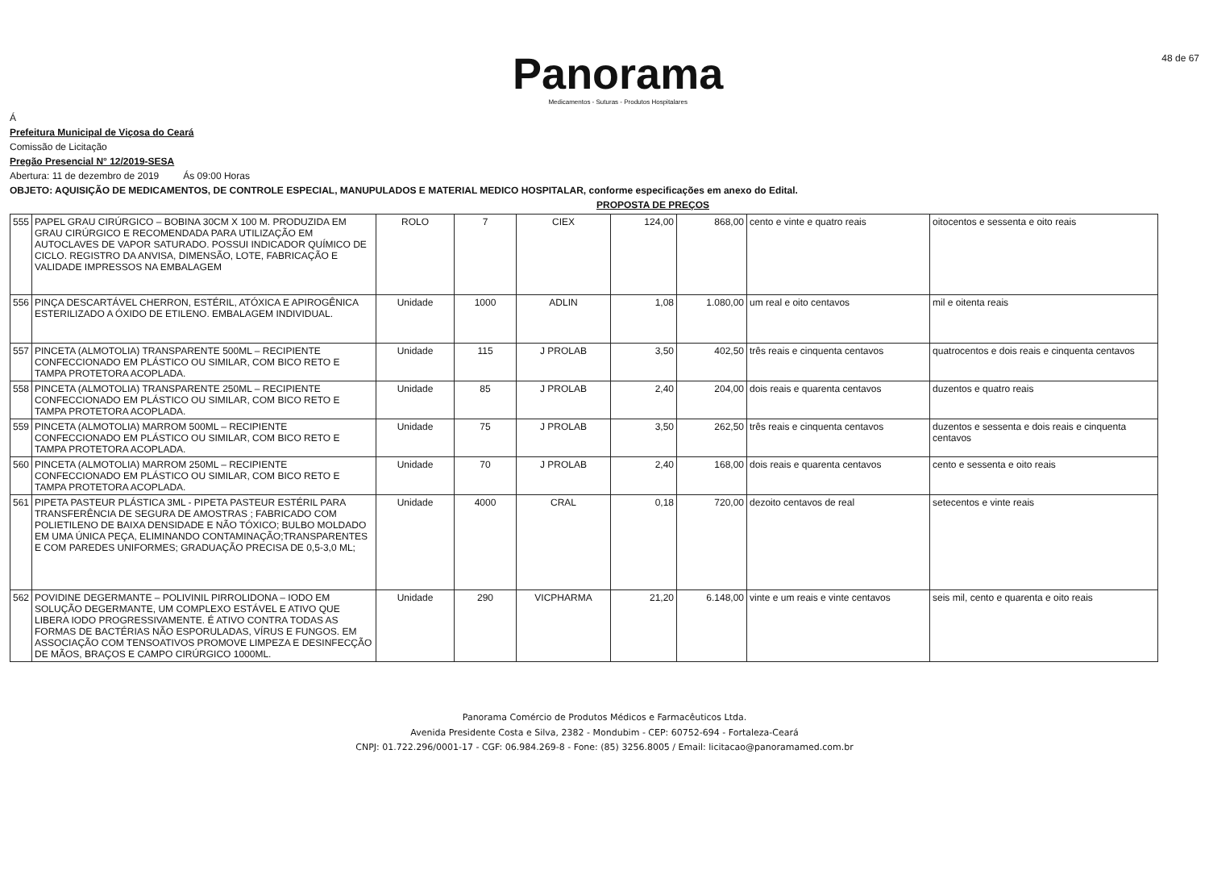Panorama
Medicamentos - Suturas - Produtos Hospitalares
48 de 67
Á
Prefeitura Municipal de Viçosa do Ceará
Comissão de Licitação
Pregão Presencial N° 12/2019-SESA
Abertura: 11 de dezembro de 2019 Ás 09:00 Horas
OBJETO: AQUISIÇÃO DE MEDICAMENTOS, DE CONTROLE ESPECIAL, MANUPULADOS E MATERIAL MEDICO HOSPITALAR, conforme especificações em anexo do Edital.
PROPOSTA DE PREÇOS
| 555 | PAPEL GRAU CIRÚRGICO – BOBINA 30CM X 100 M. PRODUZIDA EM GRAU CIRÚRGICO E RECOMENDADA PARA UTILIZAÇÃO EM AUTOCLAVES DE VAPOR SATURADO. POSSUI INDICADOR QUÍMICO DE CICLO. REGISTRO DA ANVISA, DIMENSÃO, LOTE, FABRICAÇÃO E VALIDADE IMPRESSOS NA EMBALAGEM | ROLO | 7 | CIEX | 124,00 | 868,00 | cento e vinte e quatro reais | oitocentos e sessenta e oito reais |
| 556 | PINÇA DESCARTÁVEL CHERRON, ESTÉRIL, ATÓXICA E APIROGÊNICA ESTERILIZADO A ÓXIDO DE ETILENO. EMBALAGEM INDIVIDUAL. | Unidade | 1000 | ADLIN | 1,08 | 1.080,00 | um real e oito centavos | mil e oitenta reais |
| 557 | PINCETA (ALMOTOLIA) TRANSPARENTE 500ML – RECIPIENTE CONFECCIONADO EM PLÁSTICO OU SIMILAR, COM BICO RETO E TAMPA PROTETORA ACOPLADA. | Unidade | 115 | J PROLAB | 3,50 | 402,50 | três reais e cinquenta centavos | quatrocentos e dois reais e cinquenta centavos |
| 558 | PINCETA (ALMOTOLIA) TRANSPARENTE 250ML – RECIPIENTE CONFECCIONADO EM PLÁSTICO OU SIMILAR, COM BICO RETO E TAMPA PROTETORA ACOPLADA. | Unidade | 85 | J PROLAB | 2,40 | 204,00 | dois reais e quarenta centavos | duzentos e quatro reais |
| 559 | PINCETA (ALMOTOLIA) MARROM 500ML – RECIPIENTE CONFECCIONADO EM PLÁSTICO OU SIMILAR, COM BICO RETO E TAMPA PROTETORA ACOPLADA. | Unidade | 75 | J PROLAB | 3,50 | 262,50 | três reais e cinquenta centavos | duzentos e sessenta e dois reais e cinquenta centavos |
| 560 | PINCETA (ALMOTOLIA) MARROM 250ML – RECIPIENTE CONFECCIONADO EM PLÁSTICO OU SIMILAR, COM BICO RETO E TAMPA PROTETORA ACOPLADA. | Unidade | 70 | J PROLAB | 2,40 | 168,00 | dois reais e quarenta centavos | cento e sessenta e oito reais |
| 561 | PIPETA PASTEUR PLÁSTICA 3ML - PIPETA PASTEUR ESTÉRIL PARA TRANSFERÊNCIA DE SEGURA DE AMOSTRAS ; FABRICADO COM POLIETILENO DE BAIXA DENSIDADE E NÃO TÓXICO; BULBO MOLDADO EM UMA ÚNICA PEÇA, ELIMINANDO CONTAMINAÇÃO;TRANSPARENTES E COM PAREDES UNIFORMES; GRADUAÇÃO PRECISA DE 0,5-3,0 ML; | Unidade | 4000 | CRAL | 0,18 | 720,00 | dezoito centavos de real | setecentos e vinte reais |
| 562 | POVIDINE DEGERMANTE – POLIVINIL PIRROLIDONA – IODO EM SOLUÇÃO DEGERMANTE, UM COMPLEXO ESTÁVEL E ATIVO QUE LIBERA IODO PROGRESSIVAMENTE. É ATIVO CONTRA TODAS AS FORMAS DE BACTÉRIAS NÃO ESPORULADAS, VÍRUS E FUNGOS. EM ASSOCIAÇÃO COM TENSOATIVOS PROMOVE LIMPEZA E DESINFECÇÃO DE MÃOS, BRAÇOS E CAMPO CIRÚRGICO 1000ML. | Unidade | 290 | VICPHARMA | 21,20 | 6.148,00 | vinte e um reais e vinte centavos | seis mil, cento e quarenta e oito reais |
Panorama Comércio de Produtos Médicos e Farmacêuticos Ltda.
Avenida Presidente Costa e Silva, 2382 - Mondubim - CEP: 60752-694 - Fortaleza-Ceará
CNPJ: 01.722.296/0001-17 - CGF: 06.984.269-8 - Fone: (85) 3256.8005 / Email: licitacao@panoramamed.com.br